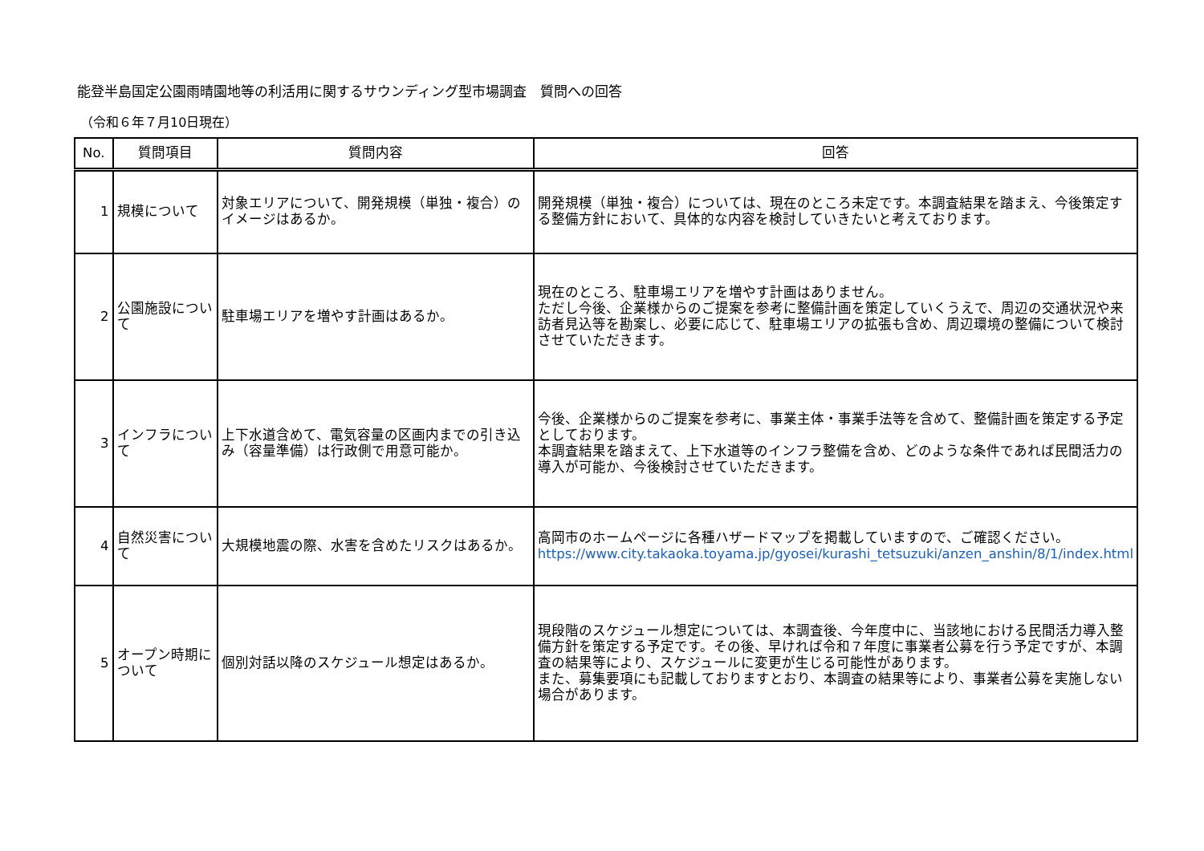能登半島国定公園雨晴園地等の利活用に関するサウンディング型市場調査　質問への回答
（令和６年７月10日現在）
| No. | 質問項目 | 質問内容 | 回答 |
| --- | --- | --- | --- |
| 1 | 規模について | 対象エリアについて、開発規模（単独・複合）のイメージはあるか。 | 開発規模（単独・複合）については、現在のところ未定です。本調査結果を踏まえ、今後策定する整備方針において、具体的な内容を検討していきたいと考えております。 |
| 2 | 公園施設について | 駐車場エリアを増やす計画はあるか。 | 現在のところ、駐車場エリアを増やす計画はありません。 ただし今後、企業様からのご提案を参考に整備計画を策定していくうえで、周辺の交通状況や来訪者見込等を勘案し、必要に応じて、駐車場エリアの拡張も含め、周辺環境の整備について検討させていただきます。 |
| 3 | インフラについて | 上下水道含めて、電気容量の区画内までの引き込み（容量準備）は行政側で用意可能か。 | 今後、企業様からのご提案を参考に、事業主体・事業手法等を含めて、整備計画を策定する予定としております。 本調査結果を踏まえて、上下水道等のインフラ整備を含め、どのような条件であれば民間活力の導入が可能か、今後検討させていただきます。 |
| 4 | 自然災害について | 大規模地震の際、水害を含めたリスクはあるか。 | 高岡市のホームページに各種ハザードマップを掲載していますので、ご確認ください。 https://www.city.takaoka.toyama.jp/gyosei/kurashi_tetsuzuki/anzen_anshin/8/1/index.html |
| 5 | オープン時期について | 個別対話以降のスケジュール想定はあるか。 | 現段階のスケジュール想定については、本調査後、今年度中に、当該地における民間活力導入整備方針を策定する予定です。その後、早ければ令和７年度に事業者公募を行う予定ですが、本調査の結果等により、スケジュールに変更が生じる可能性があります。 また、募集要項にも記載しておりますとおり、本調査の結果等により、事業者公募を実施しない場合があります。 |